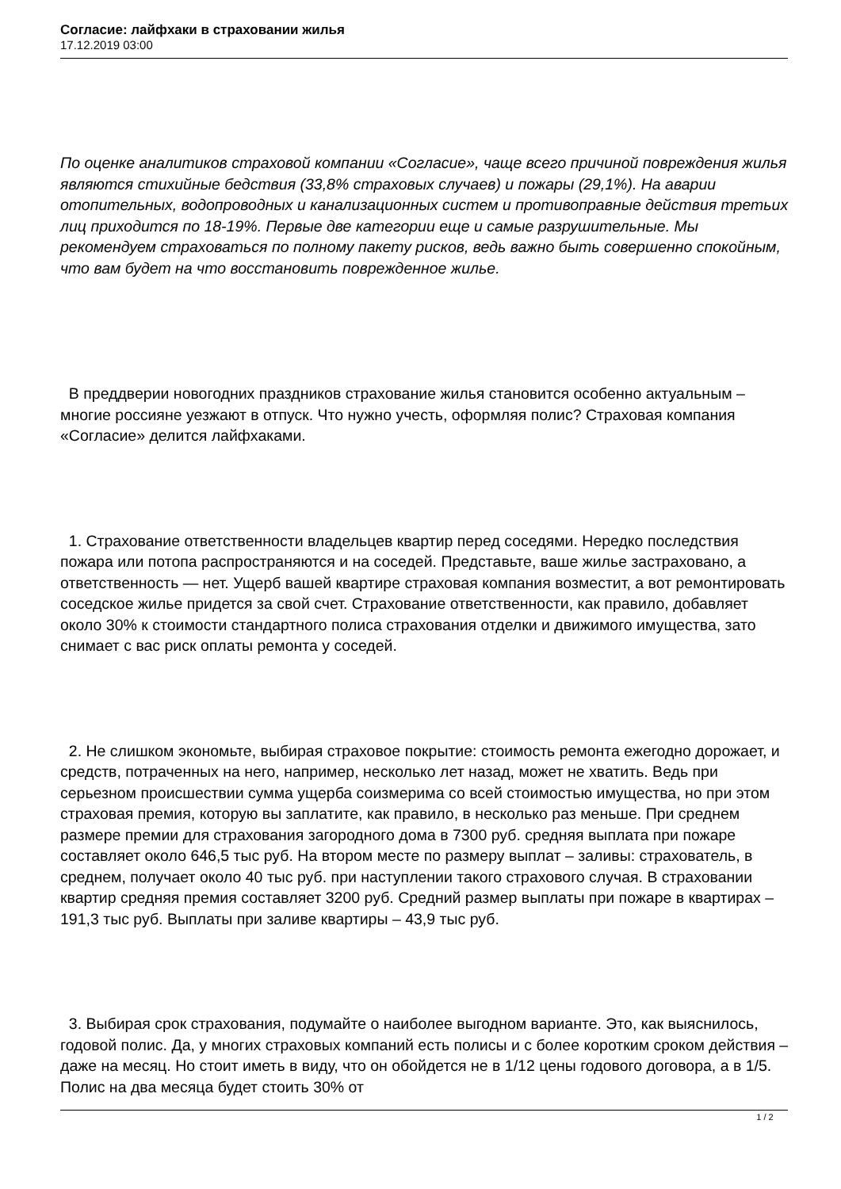Согласие: лайфхаки в страховании жилья
17.12.2019 03:00
По оценке аналитиков страховой компании «Согласие», чаще всего причиной повреждения жилья являются стихийные бедствия (33,8% страховых случаев) и пожары (29,1%). На аварии отопительных, водопроводных и канализационных систем и противоправные действия третьих лиц приходится по 18-19%. Первые две категории еще и самые разрушительные. Мы рекомендуем страховаться по полному пакету рисков, ведь важно быть совершенно спокойным, что вам будет на что восстановить поврежденное жилье.
В преддверии новогодних праздников страхование жилья становится особенно актуальным – многие россияне уезжают в отпуск. Что нужно учесть, оформляя полис? Страховая компания «Согласие» делится лайфхаками.
1. Страхование ответственности владельцев квартир перед соседями. Нередко последствия пожара или потопа распространяются и на соседей. Представьте, ваше жилье застраховано, а ответственность — нет. Ущерб вашей квартире страховая компания возместит, а вот ремонтировать соседское жилье придется за свой счет. Страхование ответственности, как правило, добавляет около 30% к стоимости стандартного полиса страхования отделки и движимого имущества, зато снимает с вас риск оплаты ремонта у соседей.
2. Не слишком экономьте, выбирая страховое покрытие: стоимость ремонта ежегодно дорожает, и средств, потраченных на него, например, несколько лет назад, может не хватить. Ведь при серьезном происшествии сумма ущерба соизмерима со всей стоимостью имущества, но при этом страховая премия, которую вы заплатите, как правило, в несколько раз меньше. При среднем размере премии для страхования загородного дома в 7300 руб. средняя выплата при пожаре составляет около 646,5 тыс руб. На втором месте по размеру выплат – заливы: страхователь, в среднем, получает около 40 тыс руб. при наступлении такого страхового случая. В страховании квартир средняя премия составляет 3200 руб. Средний размер выплаты при пожаре в квартирах – 191,3 тыс руб. Выплаты при заливе квартиры – 43,9 тыс руб.
3. Выбирая срок страхования, подумайте о наиболее выгодном варианте. Это, как выяснилось, годовой полис. Да, у многих страховых компаний есть полисы и с более коротким сроком действия – даже на месяц. Но стоит иметь в виду, что он обойдется не в 1/12 цены годового договора, а в 1/5. Полис на два месяца будет стоить 30% от
1 / 2